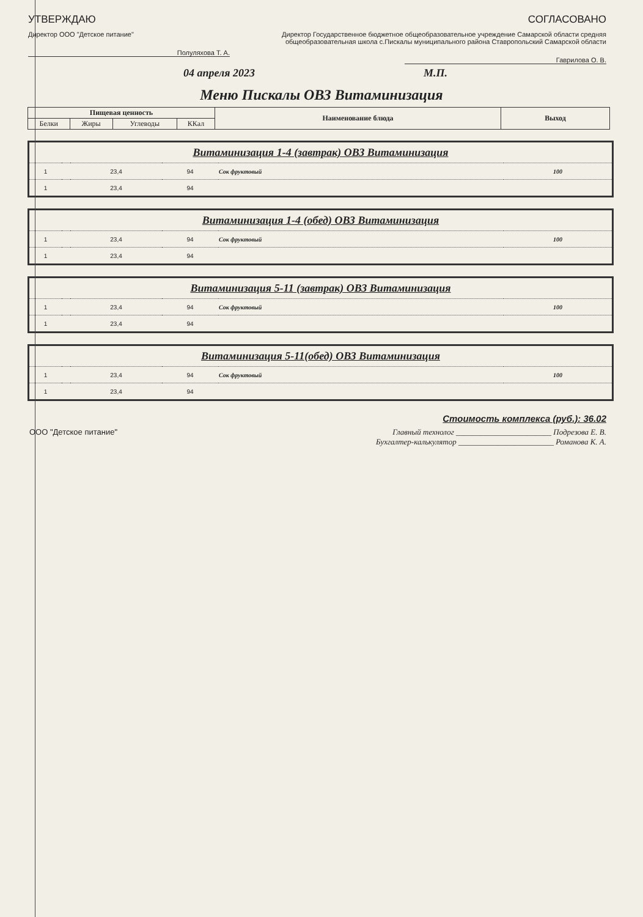УТВЕРЖДАЮ
Директор ООО "Детское питание"
Полуляхова Т. А.
СОГЛАСОВАНО
Директор Государственное бюджетное общеобразовательное учреждение Самарской области средняя общеобразовательная школа с.Пискалы муниципального района Ставропольский Самарской области
Гаврилова О. В.
04 апреля 2023 М.П.
Меню Пискалы ОВЗ Витаминизация
| Пищевая ценность | | | | Наименование блюда | Выход |
| Белки | Жиры | Углеводы | ККал | | |
Витаминизация 1-4 (завтрак) ОВЗ Витаминизация
| 1 | | 23,4 | 94 | Сок фруктовый | 100 |
| 1 | | 23,4 | 94 | | |
Витаминизация 1-4 (обед) ОВЗ Витаминизация
| 1 | | 23,4 | 94 | Сок фруктовый | 100 |
| 1 | | 23,4 | 94 | | |
Витаминизация 5-11 (завтрак) ОВЗ Витаминизация
| 1 | | 23,4 | 94 | Сок фруктовый | 100 |
| 1 | | 23,4 | 94 | | |
Витаминизация 5-11(обед) ОВЗ Витаминизация
| 1 | | 23,4 | 94 | Сок фруктовый | 100 |
| 1 | | 23,4 | 94 | | |
Стоимость комплекса (руб.): 36.02
ООО "Детское питание" Главный технолог ________________________ Подрезова Е. В.
Бухгалтер-калькулятор ________________________ Романова К. А.